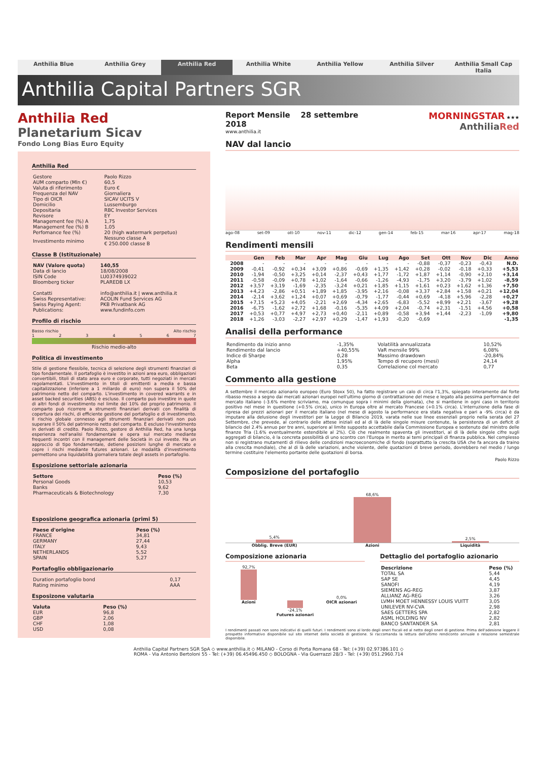Anthilia Blue Anthilia Grey Anthilia Red Anthilia White Anthilia Yellow Anthilia Silver Anthilia Small Cap Italia
Anthilia Capital Partners SGR
Anthilia Red
Planetarium Sicav
Fondo Long Bias Euro Equity
Anthilia Red
| Gestore | Paolo Rizzo |
| AUM comparto (Mln €) | 60,5 |
| Valuta di riferimento | Euro € |
| Frequenza del NAV | Giornaliera |
| Tipo di OICR | SICAV UCITS V |
| Domicilio | Lussemburgo |
| Depositaria | RBC Investor Services |
| Revisore | EY |
| Management fee (%) A | 1,75 |
| Management fee (%) B | 1,05 |
| Perfomance fee (%) | 20 (high watermark perpetuo) |
| Investimento minimo | Nessuno classe A € 250.000 classe B |
Classe B (Istituzionale)
| NAV (Valore quota) | 140,55 |
| Data di lancio | 18/08/2008 |
| ISIN Code | LU0374939022 |
| Bloomberg ticker | PLAREDB LX |
| Contatti | info@anthilia.it / www.anthilia.it |
| Swiss Representative: | ACOLIN Fund Services AG |
| Swiss Paying Agent: | PKB Privatbank AG |
| Publications: | www.fundinfo.com |
Profilo di rischio
Basso rischio Alto rischio
1 2 3 4 5 6 7
Rischio medio-alto
Politica di investimento
Stile di gestione flessibile, tecnica di selezione degli strumenti finanziari di tipo fondamentale. Il portafoglio è investito in azioni area euro, obbligazioni convertibili, titoli di stato area euro e corporate, tutti negoziati in mercati regolamentati. L'investimento in titoli di emittenti a media e bassa capitalizzazione (inferiore a 1 miliardo di euro) non supera il 50% del patrimonio netto del comparto. L'investimento in covered warrants e in asset backed securities (ABS) è escluso. Il comparto può investire in quote di altri fondi di investimento nel limite del 10% del proprio patrimonio. Il comparto può ricorrere a strumenti finanziari derivati con finalità di copertura dei rischi, di efficiente gestione del portafoglio e di investimento. Il rischio globale connesso agli strumenti finanziari derivati non può superare il 50% del patrimonio netto del comparto. È escluso l'investimento in derivati di credito. Paolo Rizzo, gestore di Anthilia Red, ha una lunga esperienza nell'analisi fondamentale e opera sul mercato mediante frequenti incontri con il management delle Società in cui investe. Ha un approccio di tipo fondamentale, detiene posizioni lunghe di mercato e copre i rischi mediante futures azionari. Le modalità d'investimento permettono una liquidabilità giornaliera totale degli assets in portafoglio.
Esposizione settoriale azionaria
| Settore | Peso (%) |
| --- | --- |
| Personal Goods | 10,53 |
| Banks | 9,62 |
| Pharmaceuticals & Biotechnology | 7,30 |
Esposizione geografica azionaria (primi 5)
| Paese d'origine | Peso (%) |
| --- | --- |
| FRANCE | 34,81 |
| GERMANY | 27,44 |
| ITALY | 9,43 |
| NETHERLANDS | 5,52 |
| SPAIN | 5,27 |
Portafoglio obbligazionario
| Duration portafoglio bond | 0,17 |
| Rating minimo | AAA |
Esposizone valutaria
| Valuta | Peso (%) |
| --- | --- |
| EUR | 96,8 |
| GBP | 2,06 |
| CHF | 1,08 |
| USD | 0,08 |
Report Mensile 28 settembre 2018
www.anthilia.it
MORNINGSTAR ★★★ AnthiliaRed
NAV dal lancio
ago-08 set-09 ott-10 nov-11 dic-12 gen-14 feb-15 mar-16 apr-17 mag-18
Rendimenti mensili
| | Gen | Feb | Mar | Apr | Mag | Giu | Lug | Ago | Set | Ott | Nov | Dic | Anno |
| --- | --- | --- | --- | --- | --- | --- | --- | --- | --- | --- | --- | --- | --- |
| 2008 | - | - | - | - | - | - | - | - | -0,88 | -0,37 | -0,23 | -0,43 | N.D. |
| 2009 | -0,41 | -0,92 | +0,34 | +3,09 | +0,86 | -0,69 | +1,35 | +1,42 | +0,28 | -0,02 | -0,18 | +0,33 | +5,53 |
| 2010 | -1,94 | -0,50 | +3,25 | +0,14 | -2,37 | +0,43 | +1,77 | -1,72 | +1,87 | +1,14 | -0,90 | +2,10 | +3,14 |
| 2011 | -0,58 | -0,09 | +0,78 | +1,02 | -1,64 | -0,66 | -1,26 | -4,93 | -1,75 | +3,20 | -3,79 | +1,02 | -8,59 |
| 2012 | +3,57 | +3,19 | -1,69 | -2,35 | -3,24 | +0,21 | +1,85 | +1,15 | +1,61 | +0,23 | +1,62 | +1,36 | +7,50 |
| 2013 | +4,23 | -2,86 | +0,51 | +1,89 | +1,85 | -3,95 | +2,16 | -0,08 | +3,37 | +2,84 | +1,58 | +0,21 | +12,04 |
| 2014 | -2,14 | +3,62 | +1,24 | +0,07 | +0,69 | -0,79 | -1,77 | -0,44 | +0,69 | -4,18 | +5,96 | -2,28 | +0,27 |
| 2015 | +7,15 | +5,23 | +4,05 | -2,21 | +2,69 | -4,34 | +2,65 | -6,83 | -5,52 | +8,99 | +2,21 | -3,67 | +9,28 |
| 2016 | -6,75 | -1,62 | +2,72 | +1,68 | -0,16 | -5,35 | +4,09 | +2,04 | -0,74 | +2,31 | -1,51 | +4,56 | +0,58 |
| 2017 | +0,53 | +0,77 | +4,97 | +2,73 | +0,40 | -2,11 | +0,89 | -0,58 | +3,94 | +1,44 | -2,23 | -1,09 | +9,80 |
| 2018 | +1,26 | -3,03 | -2,27 | +2,97 | +0,29 | -1,47 | +1,93 | -0,20 | -0,69 | | | | -1,35 |
Analisi della performance
| Rendimento da inizio anno | -1,35% | Volatilità annualizzata | 10,52% |
| Rendimento dal lancio | +40,55% | VaR mensile 99% | 6,08% |
| Indice di Sharpe | 0,28 | Massimo drawdown | -20,84% |
| Alpha | 1,95% | Tempo di recupero (mesi) | 24,14 |
| Beta | 0,35 | Correlazione col mercato | 0,77 |
Commento alla gestione
A settembre il mercato azionario europeo (Euro Stoxx 50), ha fatto registrare un calo di circa l'1,3%, spiegato interamente dal forte ribasso messo a segno dai mercati azionari europei nell'ultimo giorno di contrattazione del mese e legato alla pessima performance del mercato italiano (-3.6% mentre scriviamo, ma comunque sopra i minimi della giornata), che si mantiene in ogni caso in territorio positivo nel mese in questione (+0.5% circa), unico in Europa oltre al mercato Francese (+0.1% circa). L'interruzione della fase di ripresa dei prezzi azionari per il mercato italiano (nel mese di agosto la performance era stata negativa e pari a -9% circa) è da imputare alla delusione degli investitori per la Legge di Bilancio 2019, varata nelle sue linee essenziali proprio nella serata del 27 Settembre, che prevede, al contrario delle attese iniziali ed al di là delle singole misure contenute, la persistenza di un deficit di bilancio del 2.4% annuo per tre anni, superiore al limite supposto accettabile dalla Commissione Europea e sostenuto dal ministro delle finanze Tria (1.6% eventualmente estendibile al 2%). Ciò che realmente spaventa gli investitori, al di là delle singole cifre sugli aggregati di bilancio, è la concreta possibilità di uno scontro con l'Europa in merito ai temi principali di finanza pubblica. Nel complesso non si registrano mutamenti di rilievo delle condizioni macroeconomiche di fondo (soprattutto la crescita USA che fa ancora da traino alla crescita mondiale), che al di là delle variazioni, anche violente, delle quotazioni di breve periodo, dovrebbero nel medio / lungo termine costituire l'elemento portante delle quotazioni di borsa.
Paolo Rizzo
Composizione del portafoglio
5,4%
68,6%
2,5%
Obblig. Breve (EUR) Azioni Liquidità
Composizione azionaria
92,7%
Azioni
-24,1%
Futures azionari
0,0%
OICR azionari
Dettaglio del portafoglio azionario
| Descrizione | Peso (%) |
| --- | --- |
| TOTAL SA | 5,44 |
| SAP SE | 4,45 |
| SANOFI | 4,19 |
| SIEMENS AG-REG | 3,87 |
| ALLIANZ AG-REG | 3,26 |
| LVMH MOET HENNESSY LOUIS VUITT | 3,05 |
| UNILEVER NV-CVA | 2,98 |
| SAES GETTERS SPA | 2,82 |
| ASML HOLDING NV | 2,82 |
| BANCO SANTANDER SA | 2,81 |
I rendimenti passati non sono indicativi di quelli futuri. I rendimenti sono al lordo degli oneri fiscali ed al netto degli oneri di gestione. Prima dell'adesione leggere il prospetto informativo disponibile sul sito internet della società di gestione. Si raccomanda la lettura dell'ultimo rendiconto annuale o relazione semestrale disponibile.
Anthilia Capital Partners SGR SpA ◇ www.anthilia.it ◇ MILANO - Corso di Porta Romana 68 - Tel: (+39) 02.97386.101 ◇
ROMA - Via Antonio Bertoloni 55 - Tel: (+39) 06.45496.450 ◇ BOLOGNA - Via Guerrazzi 28/3 - Tel: (+39) 051.2960.714